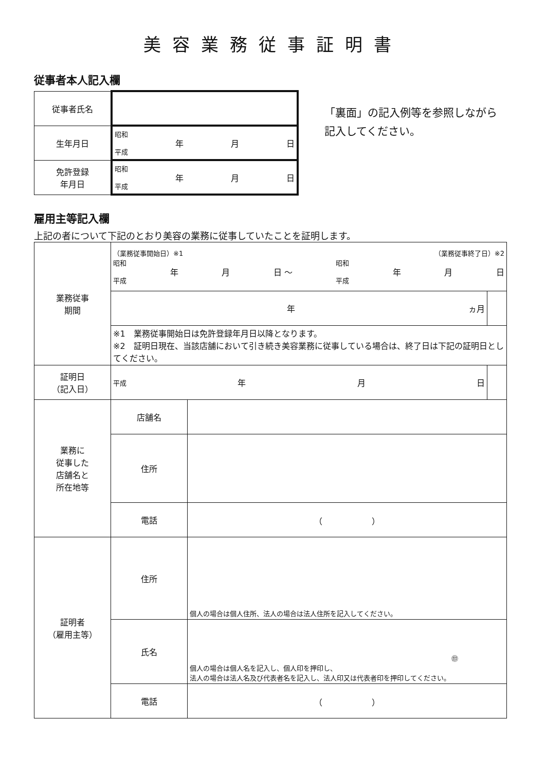美容業務従事証明書
従事者本人記入欄
| 従事者氏名 | |
| 生年月日 | 昭和 平成 年 月 日 |
| 免許登録 年月日 | 昭和 平成 年 月 日 |
「裏面」の記入例等を参照しながら
記入してください。
雇用主等記入欄
上記の者について下記のとおり美容の業務に従事していたことを証明します。
| 業務従事 期間 | （業務従事開始日）※1 （業務従事終了日）※2 昭和 平成 年 月 日 ～ 昭和 平成 年 月 日 | | |
| | 年 ヵ月 | | |
| | ※1 業務従事開始日は免許登録年月日以降となります。 ※2 証明日現在、当該店舗において引き続き美容業務に従事している場合は、終了日は下記の証明日としてください。 | | |
| 証明日 （記入日） | 平成 年 月 日 | | |
| 業務に 従事した 店舗名と 所在地等 | 店舗名 | | |
| | 住所 | | |
| | 電話 | （ ） | |
| 証明者 （雇用主等） | 住所 | 個人の場合は個人住所、法人の場合は法人住所を記入してください。 | |
| | 氏名 | ㊞ 個人の場合は個人名を記入し、個人印を押印し、 法人の場合は法人名及び代表者名を記入し、法人印又は代表者印を押印してください。 | |
| | 電話 | （ ） | |